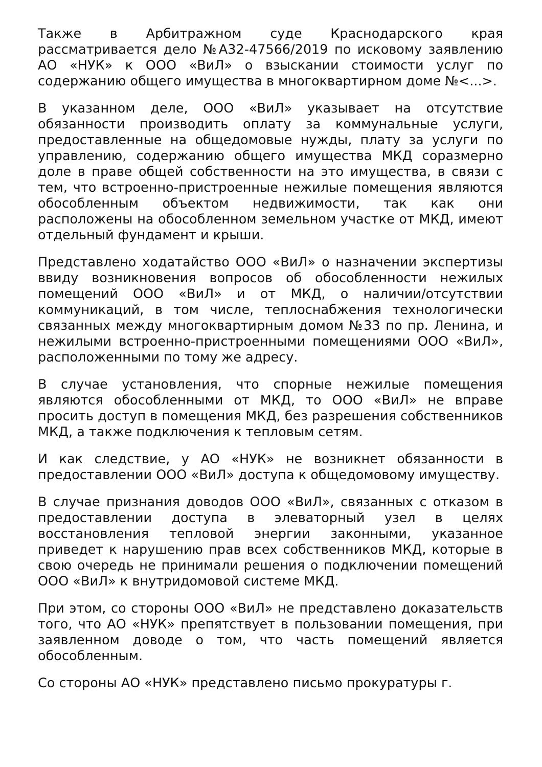Также в Арбитражном суде Краснодарского края рассматривается дело №А32-47566/2019 по исковому заявлению АО «НУК» к ООО «ВиЛ» о взыскании стоимости услуг по содержанию общего имущества в многоквартирном доме №<...>.
В указанном деле, ООО «ВиЛ» указывает на отсутствие обязанности производить оплату за коммунальные услуги, предоставленные на общедомовые нужды, плату за услуги по управлению, содержанию общего имущества МКД соразмерно доле в праве общей собственности на это имущества, в связи с тем, что встроенно-пристроенные нежилые помещения являются обособленным объектом недвижимости, так как они расположены на обособленном земельном участке от МКД, имеют отдельный фундамент и крыши.
Представлено ходатайство ООО «ВиЛ» о назначении экспертизы ввиду возникновения вопросов об обособленности нежилых помещений ООО «ВиЛ» и от МКД, о наличии/отсутствии коммуникаций, в том числе, теплоснабжения технологически связанных между многоквартирным домом №33 по пр. Ленина, и нежилыми встроенно-пристроенными помещениями ООО «ВиЛ», расположенными по тому же адресу.
В случае установления, что спорные нежилые помещения являются обособленными от МКД, то ООО «ВиЛ» не вправе просить доступ в помещения МКД, без разрешения собственников МКД, а также подключения к тепловым сетям.
И как следствие, у АО «НУК» не возникнет обязанности в предоставлении ООО «ВиЛ» доступа к общедомовому имуществу.
В случае признания доводов ООО «ВиЛ», связанных с отказом в предоставлении доступа в элеваторный узел в целях восстановления тепловой энергии законными, указанное приведет к нарушению прав всех собственников МКД, которые в свою очередь не принимали решения о подключении помещений ООО «ВиЛ» к внутридомовой системе МКД.
При этом, со стороны ООО «ВиЛ» не представлено доказательств того, что АО «НУК» препятствует в пользовании помещения, при заявленном доводе о том, что часть помещений является обособленным.
Со стороны АО «НУК» представлено письмо прокуратуры г.